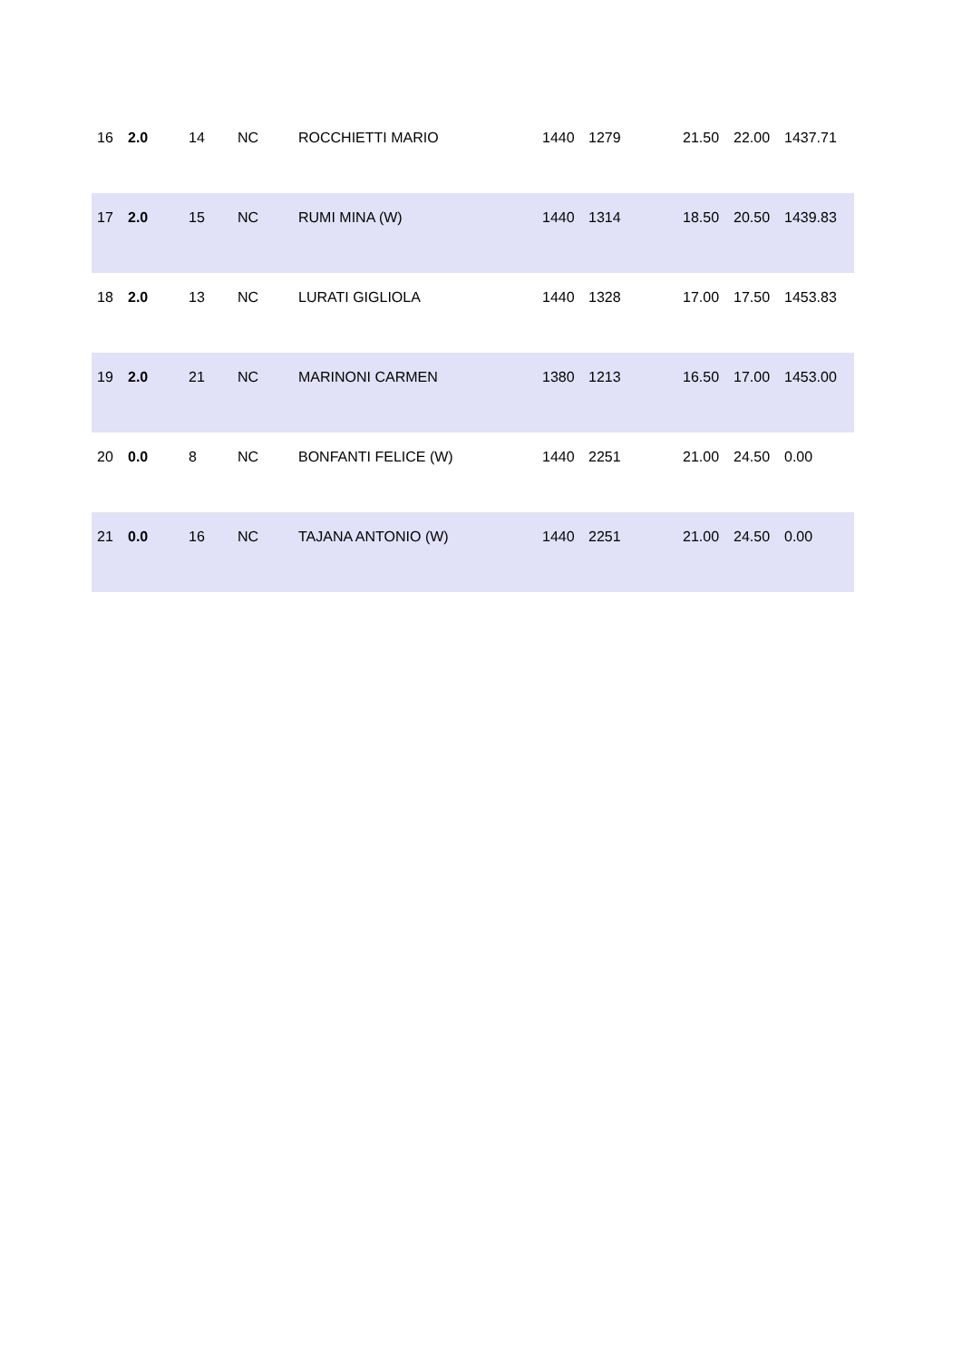| 16 | 2.0 | 14 | NC | ROCCHIETTI MARIO | 1440 | 1279 | 21.50 | 22.00 | 1437.71 |
| 17 | 2.0 | 15 | NC | RUMI MINA (W) | 1440 | 1314 | 18.50 | 20.50 | 1439.83 |
| 18 | 2.0 | 13 | NC | LURATI GIGLIOLA | 1440 | 1328 | 17.00 | 17.50 | 1453.83 |
| 19 | 2.0 | 21 | NC | MARINONI CARMEN | 1380 | 1213 | 16.50 | 17.00 | 1453.00 |
| 20 | 0.0 | 8 | NC | BONFANTI FELICE (W) | 1440 | 2251 | 21.00 | 24.50 | 0.00 |
| 21 | 0.0 | 16 | NC | TAJANA ANTONIO (W) | 1440 | 2251 | 21.00 | 24.50 | 0.00 |